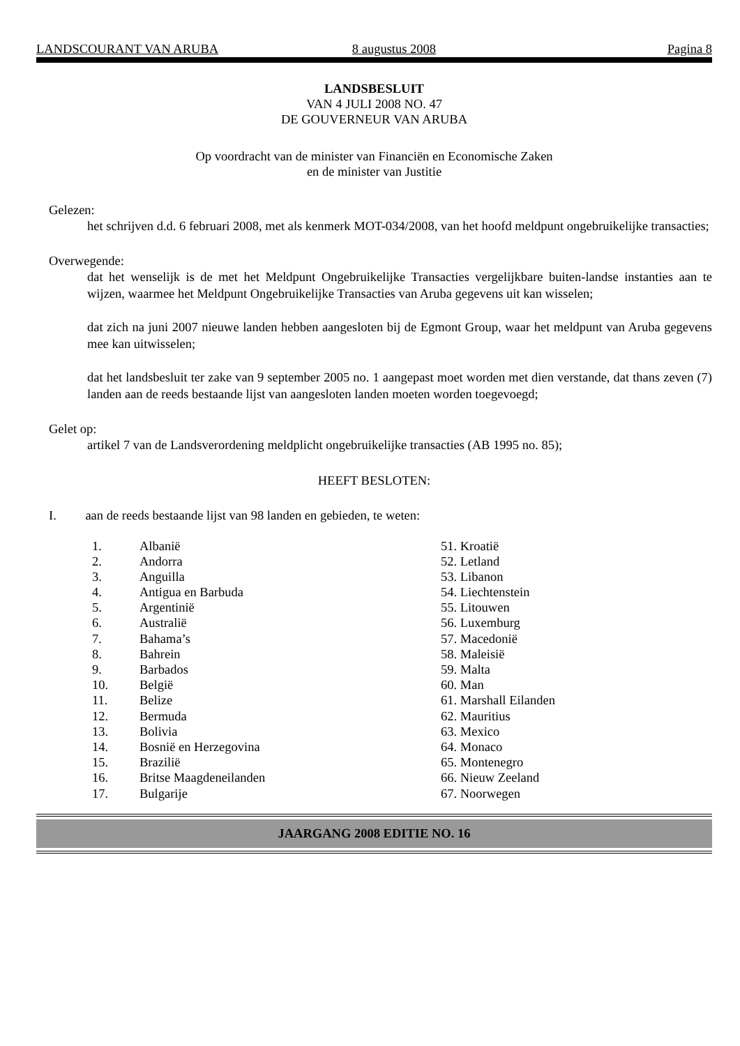LANDSCOURANT VAN ARUBA 8 augustus 2008 Pagina 8
LANDSBESLUIT
VAN 4 JULI 2008 NO. 47
DE GOUVERNEUR VAN ARUBA
Op voordracht van de minister van Financiën en Economische Zaken
en de minister van Justitie
Gelezen:
het schrijven d.d. 6 februari 2008, met als kenmerk MOT-034/2008, van het hoofd meldpunt ongebruikelijke transacties;
Overwegende:
dat het wenselijk is de met het Meldpunt Ongebruikelijke Transacties vergelijkbare buiten-landse instanties aan te wijzen, waarmee het Meldpunt Ongebruikelijke Transacties van Aruba gegevens uit kan wisselen;
dat zich na juni 2007 nieuwe landen hebben aangesloten bij de Egmont Group, waar het meldpunt van Aruba gegevens mee kan uitwisselen;
dat het landsbesluit ter zake van 9 september 2005 no. 1 aangepast moet worden met dien verstande, dat thans zeven (7) landen aan de reeds bestaande lijst van aangesloten landen moeten worden toegevoegd;
Gelet op:
artikel 7 van de Landsverordening meldplicht ongebruikelijke transacties (AB 1995 no. 85);
HEEFT BESLOTEN:
I. aan de reeds bestaande lijst van 98 landen en gebieden, te weten:
1. Albanië
2. Andorra
3. Anguilla
4. Antigua en Barbuda
5. Argentinië
6. Australië
7. Bahama’s
8. Bahrein
9. Barbados
10. België
11. Belize
12. Bermuda
13. Bolivia
14. Bosnië en Herzegovina
15. Brazilië
16. Britse Maagdeneilanden
17. Bulgarije
51. Kroatië
52. Letland
53. Libanon
54. Liechtenstein
55. Litouwen
56. Luxemburg
57. Macedonië
58. Maleisië
59. Malta
60. Man
61. Marshall Eilanden
62. Mauritius
63. Mexico
64. Monaco
65. Montenegro
66. Nieuw Zeeland
67. Noorwegen
JAARGANG 2008 EDITIE NO. 16